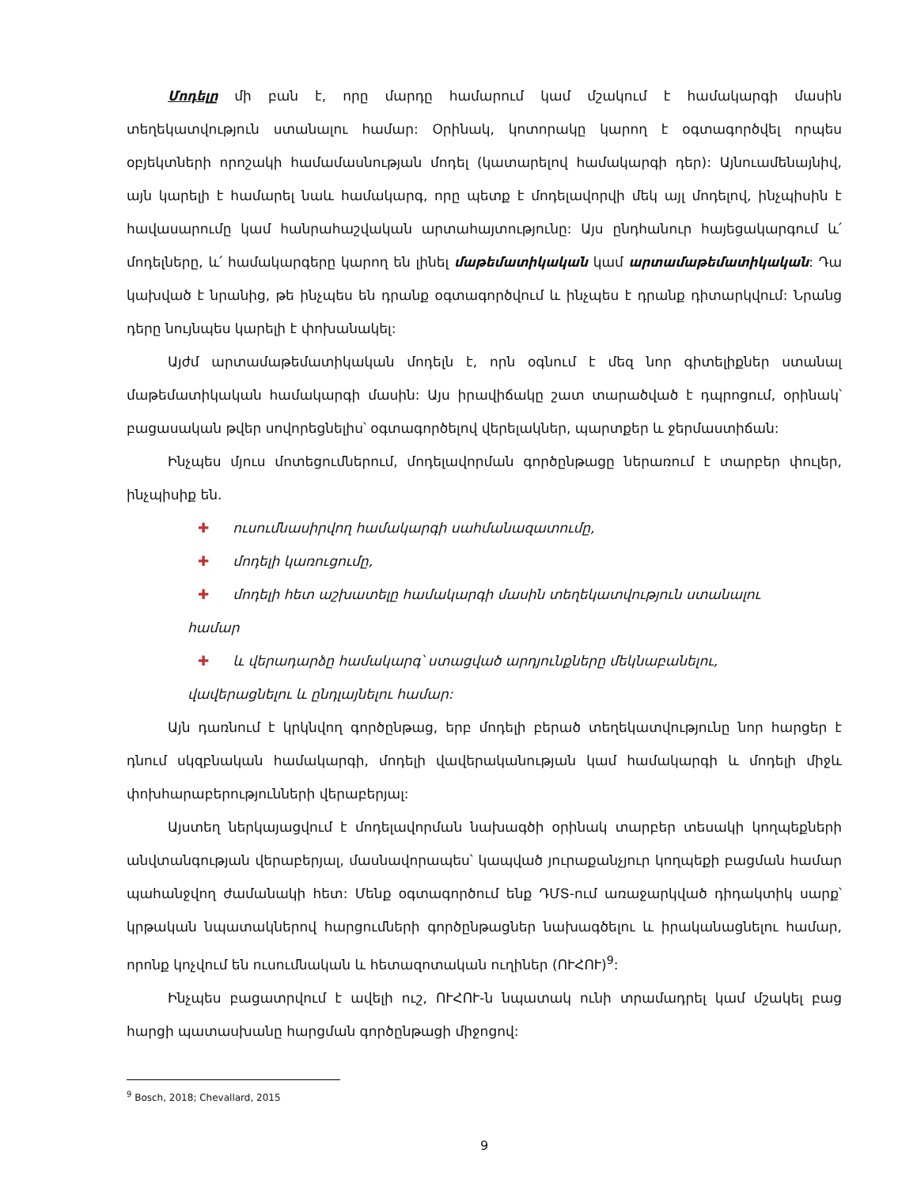Մոդելը մի բան է, որը մարդը համարում կամ մշակում է համակարգի մասին տեղեկատվություն ստանալու համար: Օրինակ, կոտորակը կարող է օգտագործվել որպես օբյեկտների որոշակի համամասնության մոդել (կատարելով համակարգի դեր): Այնուամենայնիվ, այն կարելի է համարել նաև համակարգ, որը պետք է մոդելավորվի մեկ այլ մոդելով, ինչպիսին է հավասարումը կամ հանրահաշվական արտահայտությունը: Այս ընդհանուր հայեցակարգում և՛ մոդելները, և՛ համակարգերը կարող են լինել մաթեմատիկական կամ արտամաթեմատիկական: Դա կախված է նրանից, թե ինչպես են դրանք օգտագործվում և ինչպես է դրանք դիտարկվում: Նրանց դերը նույնպես կարելի է փոխանակել:
Այժմ արտամաթեմատիկական մոդելն է, որն օգնում է մեզ նոր գիտելիքներ ստանալ մաթեմատիկական համակարգի մասին: Այս իրավիճակը շատ տարածված է դպրոցում, օրինակ՝ բացասական թվեր սովորեցնելիս՝ օգտագործելով վերելակներ, պարտքեր և ջերմաստիճան:
Ինչպես մյուս մոտեցումներում, մոդելավորման գործընթացը ներառում է տարբեր փուլեր, ինչպիսիք են.
✚ ուսումնասիրվող համակարգի սահմանազատումը,
✚ մոդելի կառուցումը,
✚ մոդելի հետ աշխատելը համակարգի մասին տեղեկատվություն ստանալու
համար
✚ և վերադարձը համակարգ՝ ստացված արդյունքները մեկնաբանելու,
վավերացնելու և ընդլայնելու համար:
Այն դառնում է կրկնվող գործընթաց, երբ մոդելի բերած տեղեկատվությունը նոր հարցեր է դնում սկզբնական համակարգի, մոդելի վավերականության կամ համակարգի և մոդելի միջև փոխհարաբերությունների վերաբերյալ:
Այստեղ ներկայացվում է մոդելավորման նախագծի օրինակ տարբեր տեսակի կողպեքների անվտանգության վերաբերյալ, մասնավորապես՝ կապված յուրաքանչյուր կողպեքի բացման համար պահանջվող ժամանակի հետ: Մենք օգտագործում ենք ԴՄՏ-ում առաջարկված դիդակտիկ սարք՝ կրթական նպատակներով հարցումների գործընթացներ նախագծելու և իրականացնելու համար, որոնք կոչվում են ուսումնական և հետազոտական ուղիներ (ՈՒՀՈՒ)<sup>9</sup>:
Ինչպես բացատրվում է ավելի ուշ, ՈՒՀՈՒ-ն նպատակ ունի տրամադրել կամ մշակել բաց հարցի պատասխանը հարցման գործընթացի միջոցով:
<sup>9</sup> Bosch, 2018; Chevallard, 2015
9